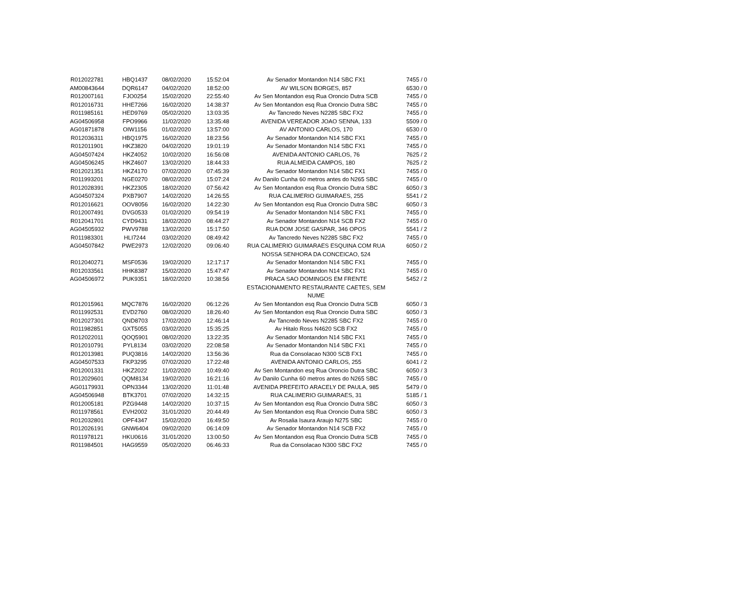| R012022781 | HBQ1437 | 08/02/2020 | 15:52:04 | Av Senador Montandon N14 SBC FX1 | 7455 / 0 |
| AM00843644 | DQR6147 | 04/02/2020 | 18:52:00 | AV WILSON BORGES, 857 | 6530 / 0 |
| R012007161 | FJO0254 | 15/02/2020 | 22:55:40 | Av Sen Montandon esq Rua Oroncio Dutra SCB | 7455 / 0 |
| R012016731 | HHE7266 | 16/02/2020 | 14:38:37 | Av Sen Montandon esq Rua Oroncio Dutra SBC | 7455 / 0 |
| R011985161 | HED9769 | 05/02/2020 | 13:03:35 | Av Tancredo Neves N2285 SBC FX2 | 7455 / 0 |
| AG04506958 | FPO9966 | 11/02/2020 | 13:35:48 | AVENIDA VEREADOR JOAO SENNA, 133 | 5509 / 0 |
| AG01871878 | OIW1156 | 01/02/2020 | 13:57:00 | AV ANTONIO CARLOS, 170 | 6530 / 0 |
| R012036311 | HBQ1975 | 16/02/2020 | 18:23:56 | Av Senador Montandon N14 SBC FX1 | 7455 / 0 |
| R012011901 | HKZ3820 | 04/02/2020 | 19:01:19 | Av Senador Montandon N14 SBC FX1 | 7455 / 0 |
| AG04507424 | HKZ4052 | 10/02/2020 | 16:56:08 | AVENIDA ANTONIO CARLOS, 76 | 7625 / 2 |
| AG04506245 | HKZ4607 | 13/02/2020 | 18:44:33 | RUA ALMEIDA CAMPOS, 180 | 7625 / 2 |
| R012021351 | HKZ4170 | 07/02/2020 | 07:45:39 | Av Senador Montandon N14 SBC FX1 | 7455 / 0 |
| R011993201 | NGE0270 | 08/02/2020 | 15:07:24 | Av Danilo Cunha 60 metros antes do N265 SBC | 7455 / 0 |
| R012028391 | HKZ2305 | 18/02/2020 | 07:56:42 | Av Sen Montandon esq Rua Oroncio Dutra SBC | 6050 / 3 |
| AG04507324 | PXB7907 | 14/02/2020 | 14:26:55 | RUA CALIMERIO GUIMARAES, 255 | 5541 / 2 |
| R012016621 | OOV8056 | 16/02/2020 | 14:22:30 | Av Sen Montandon esq Rua Oroncio Dutra SBC | 6050 / 3 |
| R012007491 | DVG0533 | 01/02/2020 | 09:54:19 | Av Senador Montandon N14 SBC FX1 | 7455 / 0 |
| R012041701 | CYD9431 | 18/02/2020 | 08:44:27 | Av Senador Montandon N14 SCB FX2 | 7455 / 0 |
| AG04505932 | PWV9788 | 13/02/2020 | 15:17:50 | RUA DOM JOSE GASPAR, 346 OPOS | 5541 / 2 |
| R011983301 | HLI7244 | 03/02/2020 | 08:49:42 | Av Tancredo Neves N2285 SBC FX2 | 7455 / 0 |
| AG04507842 | PWE2973 | 12/02/2020 | 09:06:40 | RUA CALIMERIO GUIMARAES ESQUINA COM RUA NOSSA SENHORA DA CONCEICAO, 524 | 6050 / 2 |
| R012040271 | MSF0536 | 19/02/2020 | 12:17:17 | Av Senador Montandon N14 SBC FX1 | 7455 / 0 |
| R012033561 | HHK8387 | 15/02/2020 | 15:47:47 | Av Senador Montandon N14 SBC FX1 | 7455 / 0 |
| AG04506972 | PUK9351 | 18/02/2020 | 10:38:56 | PRACA SAO DOMINGOS EM FRENTE ESTACIONAMENTO RESTAURANTE CAETES, SEM NUME | 5452 / 2 |
| R012015961 | MQC7876 | 16/02/2020 | 06:12:26 | Av Sen Montandon esq Rua Oroncio Dutra SCB | 6050 / 3 |
| R011992531 | EVD2760 | 08/02/2020 | 18:26:40 | Av Sen Montandon esq Rua Oroncio Dutra SBC | 6050 / 3 |
| R012027301 | QND8703 | 17/02/2020 | 12:46:14 | Av Tancredo Neves N2285 SBC FX2 | 7455 / 0 |
| R011982851 | GXT5055 | 03/02/2020 | 15:35:25 | Av Hitalo Ross N4620 SCB FX2 | 7455 / 0 |
| R012022011 | QOQ5901 | 08/02/2020 | 13:22:35 | Av Senador Montandon N14 SBC FX1 | 7455 / 0 |
| R012010791 | PYL8134 | 03/02/2020 | 22:08:58 | Av Senador Montandon N14 SBC FX1 | 7455 / 0 |
| R012013981 | PUQ3816 | 14/02/2020 | 13:56:36 | Rua da Consolacao N300 SCB FX1 | 7455 / 0 |
| AG04507533 | FKP3295 | 07/02/2020 | 17:22:48 | AVENIDA ANTONIO CARLOS, 255 | 6041 / 2 |
| R012001331 | HKZ2022 | 11/02/2020 | 10:49:40 | Av Sen Montandon esq Rua Oroncio Dutra SBC | 6050 / 3 |
| R012029601 | QQM8134 | 19/02/2020 | 16:21:16 | Av Danilo Cunha 60 metros antes do N265 SBC | 7455 / 0 |
| AG01179931 | OPN3344 | 13/02/2020 | 11:01:48 | AVENIDA PREFEITO ARACELY DE PAULA, 985 | 5479 / 0 |
| AG04506948 | BTK3701 | 07/02/2020 | 14:32:15 | RUA CALIMERIO GUIMARAES, 31 | 5185 / 1 |
| R012005181 | PZG9448 | 14/02/2020 | 10:37:15 | Av Sen Montandon esq Rua Oroncio Dutra SBC | 6050 / 3 |
| R011978561 | EVH2002 | 31/01/2020 | 20:44:49 | Av Sen Montandon esq Rua Oroncio Dutra SBC | 6050 / 3 |
| R012032801 | OPF4347 | 15/02/2020 | 16:49:50 | Av Rosalia Isaura Araujo N275 SBC | 7455 / 0 |
| R012026191 | GNW6404 | 09/02/2020 | 06:14:09 | Av Senador Montandon N14 SCB FX2 | 7455 / 0 |
| R011978121 | HKU0616 | 31/01/2020 | 13:00:50 | Av Sen Montandon esq Rua Oroncio Dutra SCB | 7455 / 0 |
| R011984501 | HAG9559 | 05/02/2020 | 06:46:33 | Rua da Consolacao N300 SBC FX2 | 7455 / 0 |